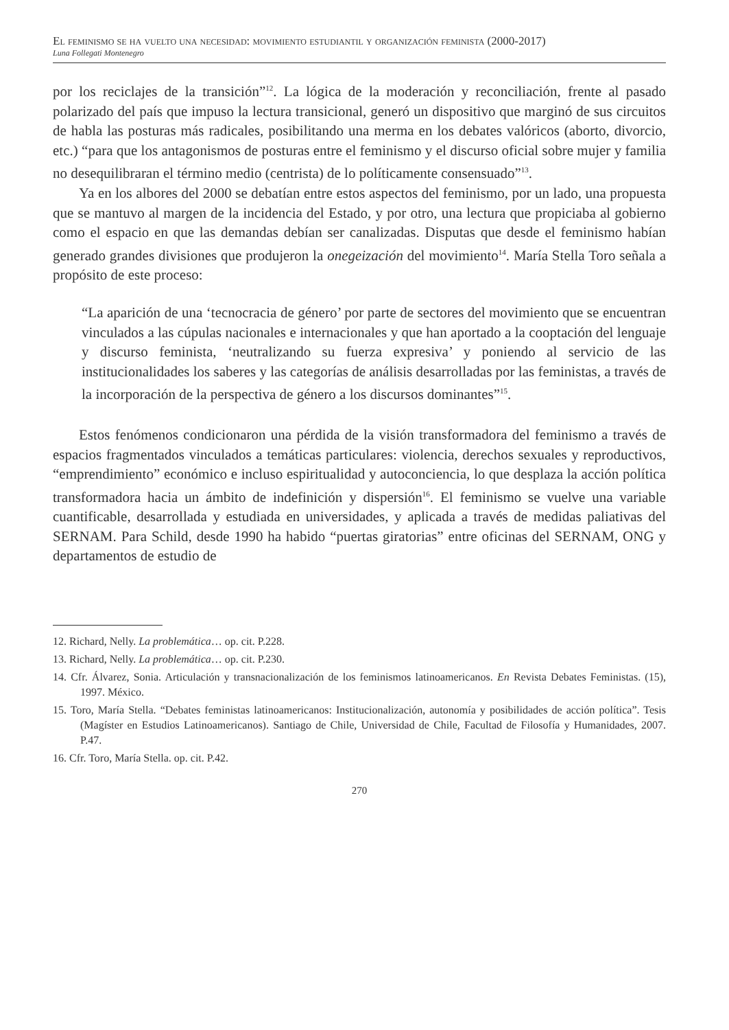El feminismo se ha vuelto una necesidad: movimiento estudiantil y organización feminista (2000-2017)
Luna Follegati Montenegro
por los reciclajes de la transición”<sup>12</sup>. La lógica de la moderación y reconciliación, frente al pasado polarizado del país que impuso la lectura transicional, generó un dispositivo que marginó de sus circuitos de habla las posturas más radicales, posibilitando una merma en los debates valóricos (aborto, divorcio, etc.) “para que los antagonismos de posturas entre el feminismo y el discurso oficial sobre mujer y familia no desequilibraran el término medio (centrista) de lo políticamente consensuado”<sup>13</sup>.
Ya en los albores del 2000 se debatían entre estos aspectos del feminismo, por un lado, una propuesta que se mantuvo al margen de la incidencia del Estado, y por otro, una lectura que propiciaba al gobierno como el espacio en que las demandas debían ser canalizadas. Disputas que desde el feminismo habían generado grandes divisiones que produjeron la onegeización del movimiento<sup>14</sup>. María Stella Toro señala a propósito de este proceso:
“La aparición de una ‘tecnocracia de género’ por parte de sectores del movimiento que se encuentran vinculados a las cúpulas nacionales e internacionales y que han aportado a la cooptación del lenguaje y discurso feminista, ‘neutralizando su fuerza expresiva’ y poniendo al servicio de las institucionalidades los saberes y las categorías de análisis desarrolladas por las feministas, a través de la incorporación de la perspectiva de género a los discursos dominantes”<sup>15</sup>.
Estos fenómenos condicionaron una pérdida de la visión transformadora del feminismo a través de espacios fragmentados vinculados a temáticas particulares: violencia, derechos sexuales y reproductivos, “emprendimiento” económico e incluso espiritualidad y autoconciencia, lo que desplaza la acción política transformadora hacia un ámbito de indefinición y dispersión<sup>16</sup>. El feminismo se vuelve una variable cuantificable, desarrollada y estudiada en universidades, y aplicada a través de medidas paliativas del SERNAM. Para Schild, desde 1990 ha habido “puertas giratorias” entre oficinas del SERNAM, ONG y departamentos de estudio de
12. Richard, Nelly. La problemática… op. cit. P.228.
13. Richard, Nelly. La problemática… op. cit. P.230.
14. Cfr. Álvarez, Sonia. Articulación y transnacionalización de los feminismos latinoamericanos. En Revista Debates Feministas. (15), 1997. México.
15. Toro, María Stella. “Debates feministas latinoamericanos: Institucionalización, autonomía y posibilidades de acción política”. Tesis (Magíster en Estudios Latinoamericanos). Santiago de Chile, Universidad de Chile, Facultad de Filosofía y Humanidades, 2007. P.47.
16. Cfr. Toro, María Stella. op. cit. P.42.
270